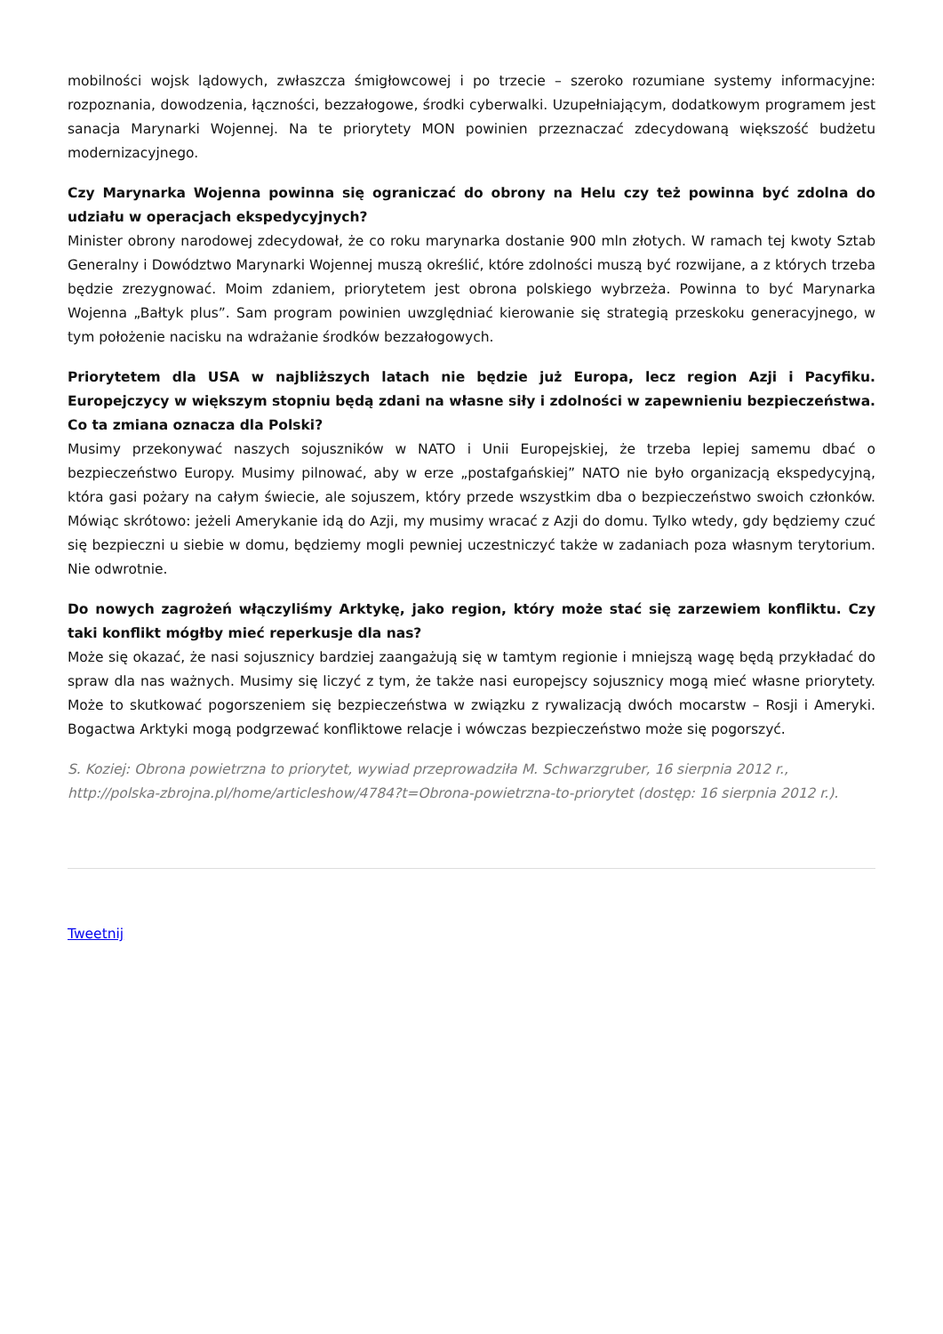mobilności wojsk lądowych, zwłaszcza śmigłowcowej i po trzecie – szeroko rozumiane systemy informacyjne: rozpoznania, dowodzenia, łączności, bezzałogowe, środki cyberwalki. Uzupełniającym, dodatkowym programem jest sanacja Marynarki Wojennej. Na te priorytety MON powinien przeznaczać zdecydowaną większość budżetu modernizacyjnego.
Czy Marynarka Wojenna powinna się ograniczać do obrony na Helu czy też powinna być zdolna do udziału w operacjach ekspedycyjnych?
Minister obrony narodowej zdecydował, że co roku marynarka dostanie 900 mln złotych. W ramach tej kwoty Sztab Generalny i Dowództwo Marynarki Wojennej muszą określić, które zdolności muszą być rozwijane, a z których trzeba będzie zrezygnować. Moim zdaniem, priorytetem jest obrona polskiego wybrzeża. Powinna to być Marynarka Wojenna „Bałtyk plus”. Sam program powinien uwzględniać kierowanie się strategią przeskoku generacyjnego, w tym położenie nacisku na wdrażanie środków bezzałogowych.
Priorytetem dla USA w najbliższych latach nie będzie już Europa, lecz region Azji i Pacyfiku. Europejczycy w większym stopniu będą zdani na własne siły i zdolności w zapewnieniu bezpieczeństwa. Co ta zmiana oznacza dla Polski?
Musimy przekonywać naszych sojuszników w NATO i Unii Europejskiej, że trzeba lepiej samemu dbać o bezpieczeństwo Europy. Musimy pilnować, aby w erze „postafgańskiej” NATO nie było organizacją ekspedycyjną, która gasi pożary na całym świecie, ale sojuszem, który przede wszystkim dba o bezpieczeństwo swoich członków. Mówiąc skrótowo: jeżeli Amerykanie idą do Azji, my musimy wracać z Azji do domu. Tylko wtedy, gdy będziemy czuć się bezpieczni u siebie w domu, będziemy mogli pewniej uczestniczyć także w zadaniach poza własnym terytorium. Nie odwrotnie.
Do nowych zagrożeń włączyliśmy Arktykę, jako region, który może stać się zarzewiem konfliktu. Czy taki konflikt mógłby mieć reperkusje dla nas?
Może się okazać, że nasi sojusznicy bardziej zaangażują się w tamtym regionie i mniejszą wagę będą przykładać do spraw dla nas ważnych. Musimy się liczyć z tym, że także nasi europejscy sojusznicy mogą mieć własne priorytety. Może to skutkować pogorszeniem się bezpieczeństwa w związku z rywalizacją dwóch mocarstw – Rosji i Ameryki. Bogactwa Arktyki mogą podgrzewać konfliktowe relacje i wówczas bezpieczeństwo może się pogorszyć.
S. Koziej: Obrona powietrzna to priorytet, wywiad przeprowadziła M. Schwarzgruber, 16 sierpnia 2012 r., http://polska-zbrojna.pl/home/articleshow/4784?t=Obrona-powietrzna-to-priorytet (dostęp: 16 sierpnia 2012 r.).
Tweetnij